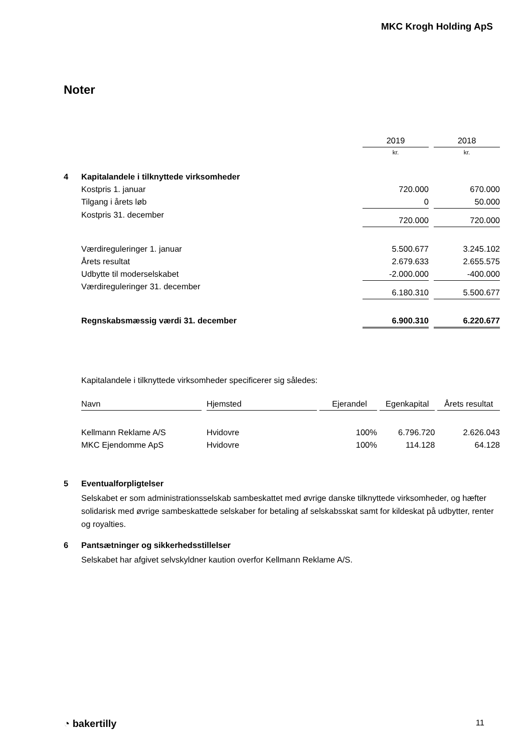MKC Krogh Holding ApS
Noter
| | | 2019 | | 2018 |
| | | kr. | | kr. |
| 4 | Kapitalandele i tilknyttede virksomheder | | | |
| | Kostpris 1. januar | 720.000 | | 670.000 |
| | Tilgang i årets løb | 0 | | 50.000 |
| | Kostpris 31. december | 720.000 | | 720.000 |
| | Værdireguleringer 1. januar | 5.500.677 | | 3.245.102 |
| | Årets resultat | 2.679.633 | | 2.655.575 |
| | Udbytte til moderselskabet | -2.000.000 | | -400.000 |
| | Værdireguleringer 31. december | 6.180.310 | | 5.500.677 |
| | Regnskabsmæssig værdi 31. december | 6.900.310 | | 6.220.677 |
Kapitalandele i tilknyttede virksomheder specificerer sig således:
| Navn | | Hjemsted | | Ejerandel | | Egenkapital | | Årets resultat |
| Kellmann Reklame A/S | | Hvidovre | | 100% | | 6.796.720 | | 2.626.043 |
| MKC Ejendomme ApS | | Hvidovre | | 100% | | 114.128 | | 64.128 |
5 Eventualforpligtelser
Selskabet er som administrationsselskab sambeskattet med øvrige danske tilknyttede virksomheder, og hæfter solidarisk med øvrige sambeskattede selskaber for betaling af selskabsskat samt for kildeskat på udbytter, renter og royalties.
6 Pantsætninger og sikkerhedsstillelser
Selskabet har afgivet selvskyldner kaution overfor Kellmann Reklame A/S.
◔ bakertilly 11